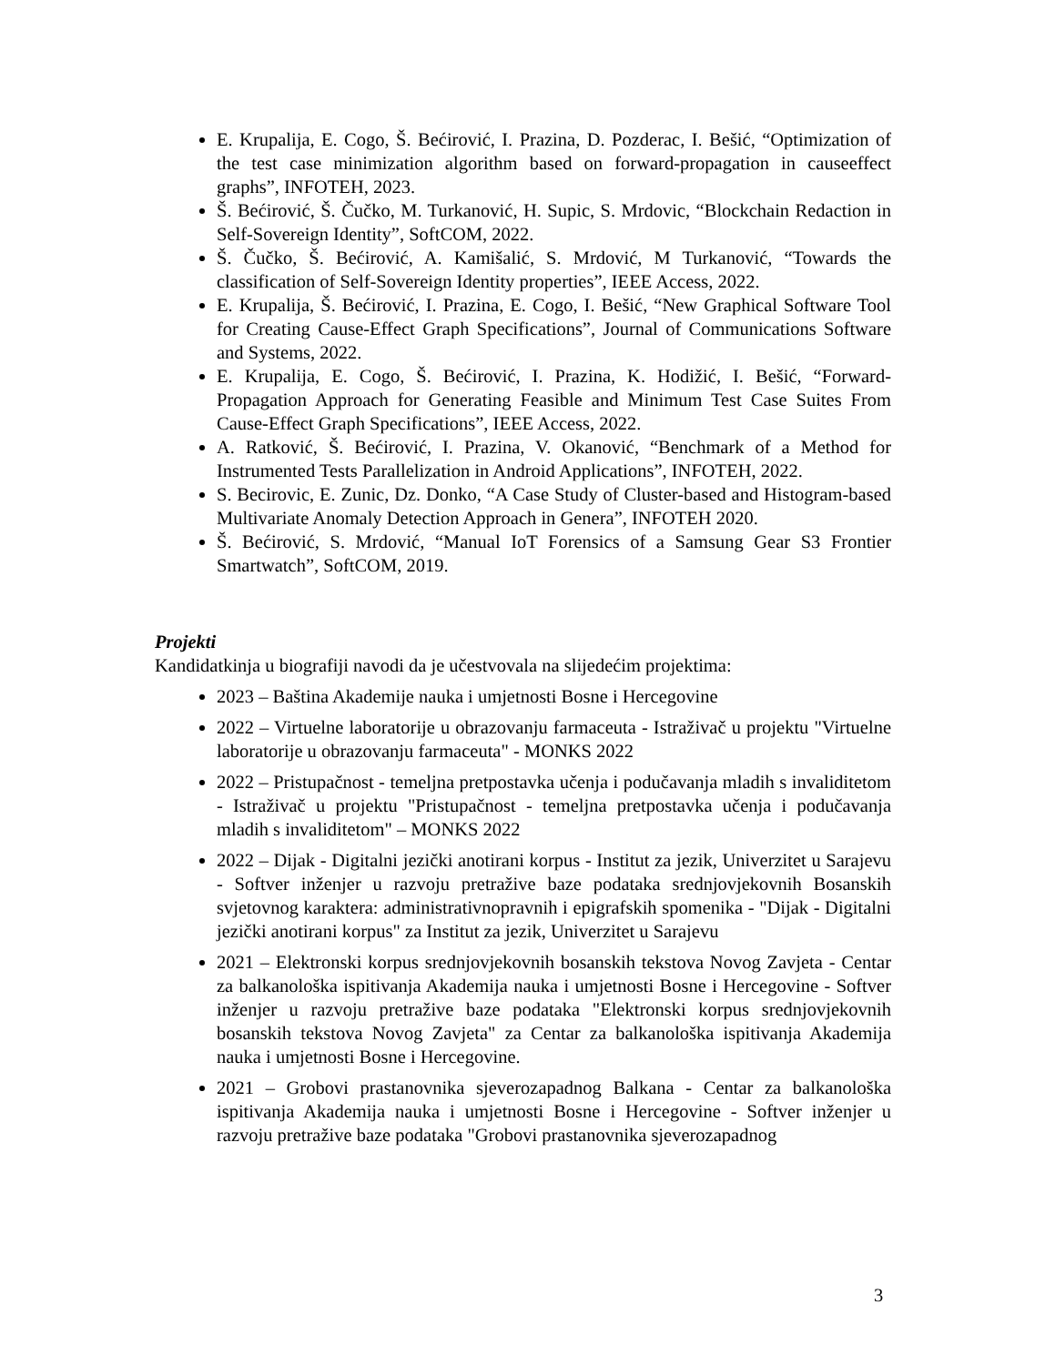E. Krupalija, E. Cogo, Š. Bećirović, I. Prazina, D. Pozderac, I. Bešić, “Optimization of the test case minimization algorithm based on forward-propagation in causeeffect graphs”, INFOTEH, 2023.
Š. Bećirović, Š. Čučko, M. Turkanović, H. Supic, S. Mrdovic, “Blockchain Redaction in Self-Sovereign Identity”, SoftCOM, 2022.
Š. Čučko, Š. Bećirović, A. Kamišalić, S. Mrdović, M Turkanović, “Towards the classification of Self-Sovereign Identity properties”, IEEE Access, 2022.
E. Krupalija, Š. Bećirović, I. Prazina, E. Cogo, I. Bešić, “New Graphical Software Tool for Creating Cause-Effect Graph Specifications”, Journal of Communications Software and Systems, 2022.
E. Krupalija, E. Cogo, Š. Bećirović, I. Prazina, K. Hodižić, I. Bešić, “Forward-Propagation Approach for Generating Feasible and Minimum Test Case Suites From Cause-Effect Graph Specifications”, IEEE Access, 2022.
A. Ratković, Š. Bećirović, I. Prazina, V. Okanović, “Benchmark of a Method for Instrumented Tests Parallelization in Android Applications”, INFOTEH, 2022.
S. Becirovic, E. Zunic, Dz. Donko, “A Case Study of Cluster-based and Histogram-based Multivariate Anomaly Detection Approach in Genera”, INFOTEH 2020.
Š. Bećirović, S. Mrdović, “Manual IoT Forensics of a Samsung Gear S3 Frontier Smartwatch”, SoftCOM, 2019.
Projekti
Kandidatkinja u biografiji navodi da je učestvovala na slijedećim projektima:
2023 – Baština Akademije nauka i umjetnosti Bosne i Hercegovine
2022 – Virtuelne laboratorije u obrazovanju farmaceuta - Istraživač u projektu "Virtuelne laboratorije u obrazovanju farmaceuta" - MONKS 2022
2022 – Pristupačnost - temeljna pretpostavka učenja i podučavanja mladih s invaliditetom - Istraživač u projektu "Pristupačnost - temeljna pretpostavka učenja i podučavanja mladih s invaliditetom" – MONKS 2022
2022 – Dijak - Digitalni jezički anotirani korpus - Institut za jezik, Univerzitet u Sarajevu - Softver inženjer u razvoju pretražive baze podataka srednjovjekovnih Bosanskih svjetovnog karaktera: administrativnopravnih i epigrafskih spomenika - "Dijak - Digitalni jezički anotirani korpus" za Institut za jezik, Univerzitet u Sarajevu
2021 – Elektronski korpus srednjovjekovnih bosanskih tekstova Novog Zavjeta - Centar za balkanološka ispitivanja Akademija nauka i umjetnosti Bosne i Hercegovine - Softver inženjer u razvoju pretražive baze podataka "Elektronski korpus srednjovjekovnih bosanskih tekstova Novog Zavjeta" za Centar za balkanološka ispitivanja Akademija nauka i umjetnosti Bosne i Hercegovine.
2021 – Grobovi prastanovnika sjeverozapadnog Balkana - Centar za balkanološka ispitivanja Akademija nauka i umjetnosti Bosne i Hercegovine - Softver inženjer u razvoju pretražive baze podataka "Grobovi prastanovnika sjeverozapadnog
3